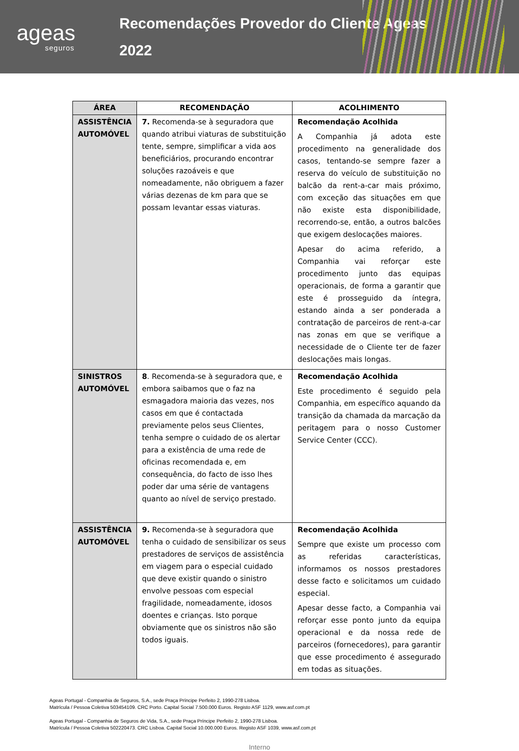ageas
seguros
Recomendações Provedor do Cliente Ageas
2022
| ÁREA | RECOMENDAÇÃO | ACOLHIMENTO |
| --- | --- | --- |
| ASSISTÊNCIA AUTOMÓVEL | 7. Recomenda-se à seguradora que quando atribui viaturas de substituição tente, sempre, simplificar a vida aos beneficiários, procurando encontrar soluções razoáveis e que nomeadamente, não obriguem a fazer várias dezenas de km para que se possam levantar essas viaturas. | Recomendação Acolhida A Companhia já adota este procedimento na generalidade dos casos, tentando-se sempre fazer a reserva do veículo de substituição no balcão da rent-a-car mais próximo, com exceção das situações em que não existe esta disponibilidade, recorrendo-se, então, a outros balcões que exigem deslocações maiores. Apesar do acima referido, a Companhia vai reforçar este procedimento junto das equipas operacionais, de forma a garantir que este é prosseguido da íntegra, estando ainda a ser ponderada a contratação de parceiros de rent-a-car nas zonas em que se verifique a necessidade de o Cliente ter de fazer deslocações mais longas. |
| SINISTROS AUTOMÓVEL | 8 . Recomenda-se à seguradora que, e embora saibamos que o faz na esmagadora maioria das vezes, nos casos em que é contactada previamente pelos seus Clientes, tenha sempre o cuidado de os alertar para a existência de uma rede de oficinas recomendada e, em consequência, do facto de isso lhes poder dar uma série de vantagens quanto ao nível de serviço prestado. | Recomendação Acolhida Este procedimento é seguido pela Companhia, em específico aquando da transição da chamada da marcação da peritagem para o nosso Customer Service Center (CCC). |
| ASSISTÊNCIA AUTOMÓVEL | 9. Recomenda-se à seguradora que tenha o cuidado de sensibilizar os seus prestadores de serviços de assistência em viagem para o especial cuidado que deve existir quando o sinistro envolve pessoas com especial fragilidade, nomeadamente, idosos doentes e crianças. Isto porque obviamente que os sinistros não são todos iguais. | Recomendação Acolhida Sempre que existe um processo com as referidas características, informamos os nossos prestadores desse facto e solicitamos um cuidado especial. Apesar desse facto, a Companhia vai reforçar esse ponto junto da equipa operacional e da nossa rede de parceiros (fornecedores), para garantir que esse procedimento é assegurado em todas as situações. |
Ageas Portugal - Companhia de Seguros, S.A., sede Praça Príncipe Perfeito 2, 1990-278 Lisboa.
Matrícula / Pessoa Coletiva 503454109. CRC Porto. Capital Social 7.500.000 Euros. Registo ASF 1129, www.asf.com.pt
Ageas Portugal - Companhia de Seguros de Vida, S.A., sede Praça Príncipe Perfeito 2, 1990-278 Lisboa.
Matrícula / Pessoa Coletiva 502220473. CRC Lisboa. Capital Social 10.000.000 Euros. Registo ASF 1039, www.asf.com.pt
Interno